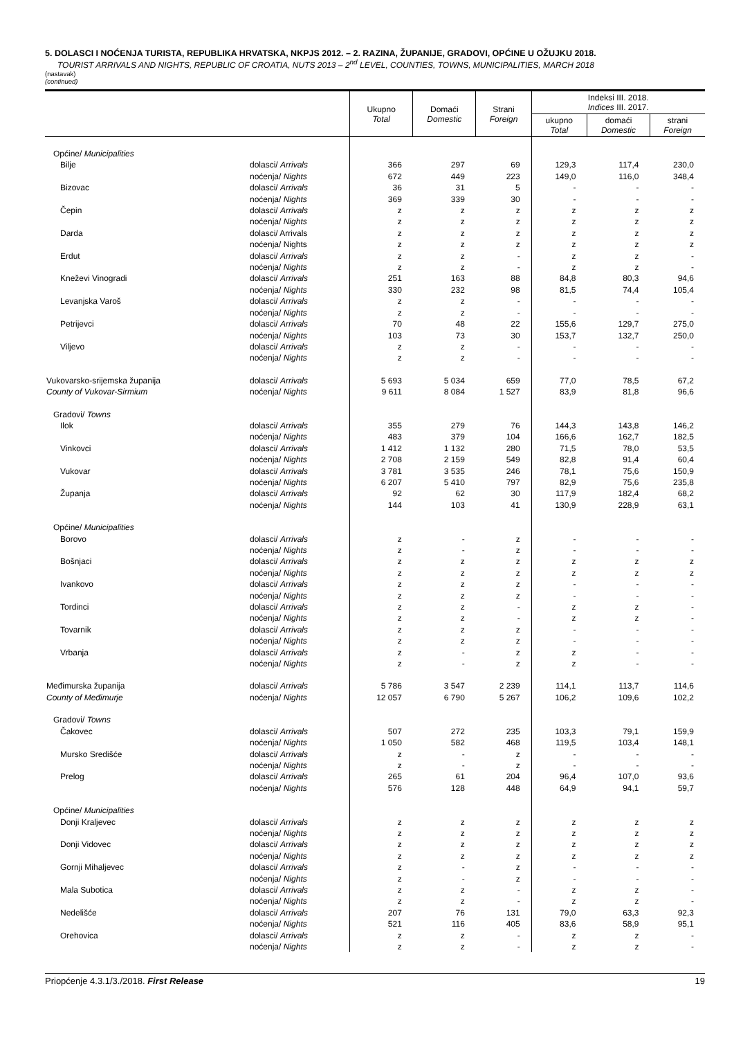5. DOLASCI I NOĆENJA TURISTA, REPUBLIKA HRVATSKA, NKPJS 2012. – 2. RAZINA, ŽUPANIJE, GRADOVI, OPĆINE U OŽUJKU 2018.
TOURIST ARRIVALS AND NIGHTS, REPUBLIC OF CROATIA, NUTS 2013 – 2<sup>nd</sup> LEVEL, COUNTIES, TOWNS, MUNICIPALITIES, MARCH 2018
(nastavak)
(continued)
| | | Ukupno Total | Domaći Domestic | Strani Foreign | Indeksi III. 2018. Indices III. 2017. | | |
| --- | --- | --- | --- | --- | --- | --- | --- |
| | | | | | ukupno Total | domaći Domestic | strani Foreign |
| Općine/ Municipalities | | | | | | | |
| Bilje | dolasci/ Arrivals | 366 | 297 | 69 | 129,3 | 117,4 | 230,0 |
| | noćenja/ Nights | 672 | 449 | 223 | 149,0 | 116,0 | 348,4 |
| Bizovac | dolasci/ Arrivals | 36 | 31 | 5 | - | - | - |
| | noćenja/ Nights | 369 | 339 | 30 | - | - | - |
| Čepin | dolasci/ Arrivals | z | z | z | z | z | z |
| | noćenja/ Nights | z | z | z | z | z | z |
| Darda | dolasci/ Arrivals | z | z | z | z | z | z |
| | noćenja/ Nights | z | z | z | z | z | z |
| Erdut | dolasci/ Arrivals | z | z | - | z | z | - |
| | noćenja/ Nights | z | z | - | z | z | - |
| Kneževi Vinogradi | dolasci/ Arrivals | 251 | 163 | 88 | 84,8 | 80,3 | 94,6 |
| | noćenja/ Nights | 330 | 232 | 98 | 81,5 | 74,4 | 105,4 |
| Levanjska Varoš | dolasci/ Arrivals | z | z | - | - | - | - |
| | noćenja/ Nights | z | z | - | - | - | - |
| Petrijevci | dolasci/ Arrivals | 70 | 48 | 22 | 155,6 | 129,7 | 275,0 |
| | noćenja/ Nights | 103 | 73 | 30 | 153,7 | 132,7 | 250,0 |
| Viljevo | dolasci/ Arrivals | z | z | - | - | - | - |
| | noćenja/ Nights | z | z | - | - | - | - |
| Vukovarsko-srijemska županija | dolasci/ Arrivals | 5 693 | 5 034 | 659 | 77,0 | 78,5 | 67,2 |
| County of Vukovar-Sirmium | noćenja/ Nights | 9 611 | 8 084 | 1 527 | 83,9 | 81,8 | 96,6 |
| Gradovi/ Towns | | | | | | | |
| Ilok | dolasci/ Arrivals | 355 | 279 | 76 | 144,3 | 143,8 | 146,2 |
| | noćenja/ Nights | 483 | 379 | 104 | 166,6 | 162,7 | 182,5 |
| Vinkovci | dolasci/ Arrivals | 1 412 | 1 132 | 280 | 71,5 | 78,0 | 53,5 |
| | noćenja/ Nights | 2 708 | 2 159 | 549 | 82,8 | 91,4 | 60,4 |
| Vukovar | dolasci/ Arrivals | 3 781 | 3 535 | 246 | 78,1 | 75,6 | 150,9 |
| | noćenja/ Nights | 6 207 | 5 410 | 797 | 82,9 | 75,6 | 235,8 |
| Županja | dolasci/ Arrivals | 92 | 62 | 30 | 117,9 | 182,4 | 68,2 |
| | noćenja/ Nights | 144 | 103 | 41 | 130,9 | 228,9 | 63,1 |
| Općine/ Municipalities | | | | | | | |
| Borovo | dolasci/ Arrivals | z | - | z | - | - | - |
| | noćenja/ Nights | z | - | z | - | - | - |
| Bošnjaci | dolasci/ Arrivals | z | z | z | z | z | z |
| | noćenja/ Nights | z | z | z | z | z | z |
| Ivankovo | dolasci/ Arrivals | z | z | z | - | - | - |
| | noćenja/ Nights | z | z | z | - | - | - |
| Tordinci | dolasci/ Arrivals | z | z | - | z | z | - |
| | noćenja/ Nights | z | z | - | z | z | - |
| Tovarnik | dolasci/ Arrivals | z | z | z | - | - | - |
| | noćenja/ Nights | z | z | z | - | - | - |
| Vrbanja | dolasci/ Arrivals | z | - | z | z | - | - |
| | noćenja/ Nights | z | - | z | z | - | - |
| Međimurska županija | dolasci/ Arrivals | 5 786 | 3 547 | 2 239 | 114,1 | 113,7 | 114,6 |
| County of Međimurje | noćenja/ Nights | 12 057 | 6 790 | 5 267 | 106,2 | 109,6 | 102,2 |
| Gradovi/ Towns | | | | | | | |
| Čakovec | dolasci/ Arrivals | 507 | 272 | 235 | 103,3 | 79,1 | 159,9 |
| | noćenja/ Nights | 1 050 | 582 | 468 | 119,5 | 103,4 | 148,1 |
| Mursko Središće | dolasci/ Arrivals | z | - | z | - | - | - |
| | noćenja/ Nights | z | - | z | - | - | - |
| Prelog | dolasci/ Arrivals | 265 | 61 | 204 | 96,4 | 107,0 | 93,6 |
| | noćenja/ Nights | 576 | 128 | 448 | 64,9 | 94,1 | 59,7 |
| Općine/ Municipalities | | | | | | | |
| Donji Kraljevec | dolasci/ Arrivals | z | z | z | z | z | z |
| | noćenja/ Nights | z | z | z | z | z | z |
| Donji Vidovec | dolasci/ Arrivals | z | z | z | z | z | z |
| | noćenja/ Nights | z | z | z | z | z | z |
| Gornji Mihaljevec | dolasci/ Arrivals | z | - | z | - | - | - |
| | noćenja/ Nights | z | - | z | - | - | - |
| Mala Subotica | dolasci/ Arrivals | z | z | - | z | z | - |
| | noćenja/ Nights | z | z | - | z | z | - |
| Nedelišće | dolasci/ Arrivals | 207 | 76 | 131 | 79,0 | 63,3 | 92,3 |
| | noćenja/ Nights | 521 | 116 | 405 | 83,6 | 58,9 | 95,1 |
| Orehovica | dolasci/ Arrivals | z | z | - | z | z | - |
| | noćenja/ Nights | z | z | - | z | z | - |
Priopćenje 4.3.1/3./2018. First Release 19